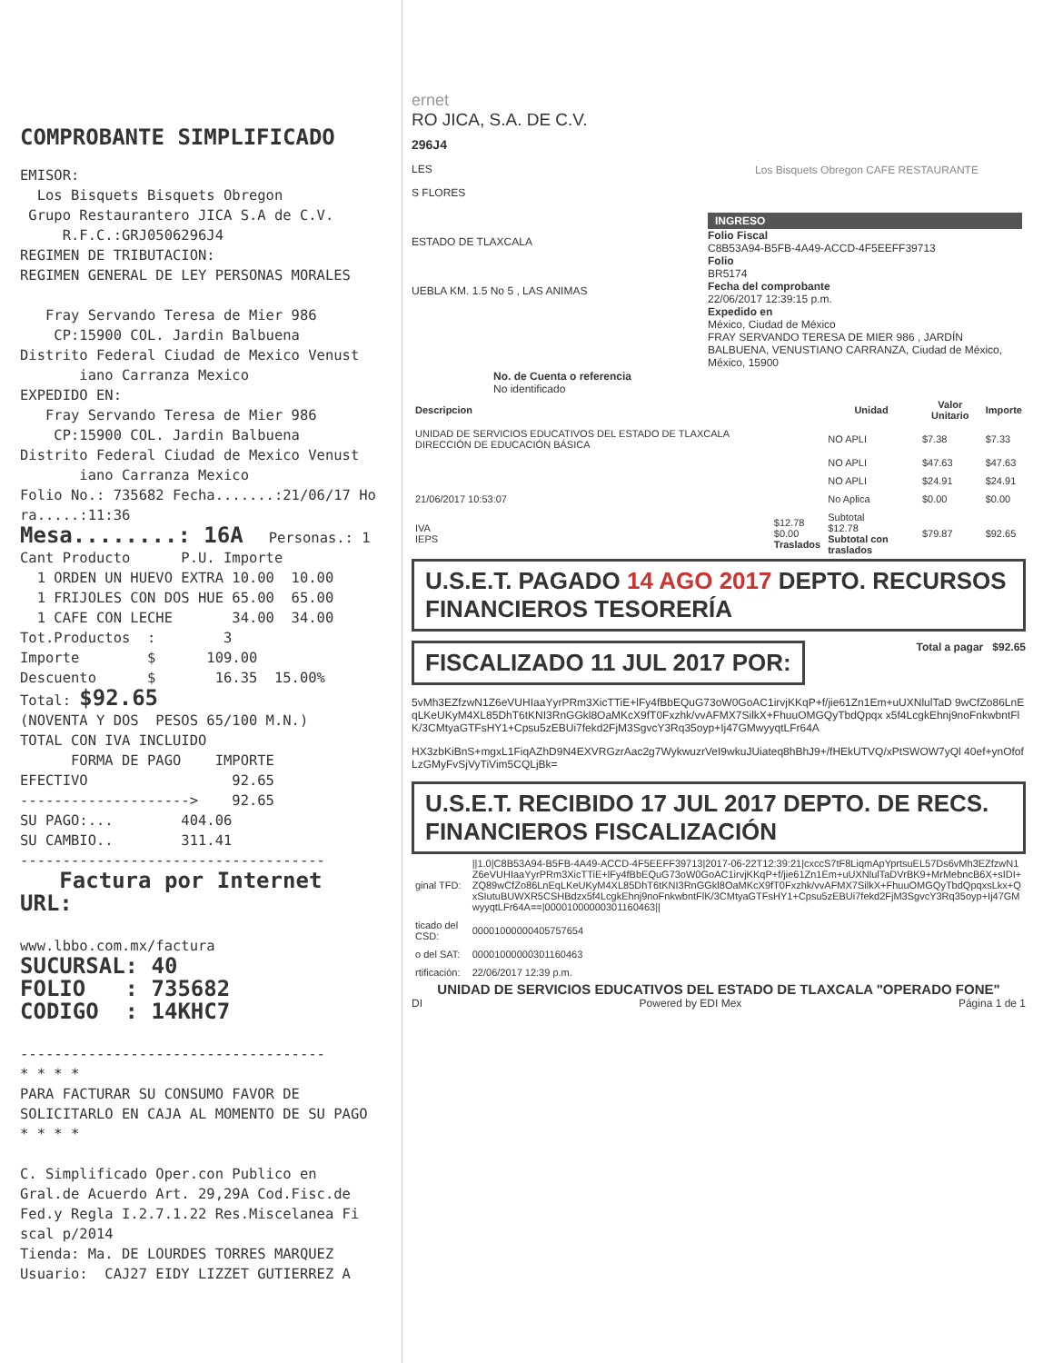COMPROBANTE SIMPLIFICADO
EMISOR: Los Bisquets Bisquets Obregon Grupo Restaurantero JICA S.A de C.V. R.F.C.:GRJ0506296J4 REGIMEN DE TRIBUTACION: REGIMEN GENERAL DE LEY PERSONAS MORALES Fray Servando Teresa de Mier 986 CP:15900 COL. Jardin Balbuena Distrito Federal Ciudad de Mexico Venust iano Carranza Mexico EXPEDIDO EN: Fray Servando Teresa de Mier 986 CP:15900 COL. Jardin Balbuena Distrito Federal Ciudad de Mexico Venust iano Carranza Mexico Folio No.: 735682 Fecha.......:21/06/17 Ho ra.....:11:36
Mesa........: 16A Personas.: 1 Cant Producto P.U. Importe 1 ORDEN UN HUEVO EXTRA 10.00 10.00 1 FRIJOLES CON DOS HUE 65.00 65.00 1 CAFE CON LECHE 34.00 34.00 Tot.Productos : 3 Importe $ 109.00 Descuento $ 16.35 15.00% Total: $92.65 (NOVENTA Y DOS PESOS 65/100 M.N.) TOTAL CON IVA INCLUIDO FORMA DE PAGO IMPORTE EFECTIVO 92.65 --------------------> 92.65 SU PAGO:... 404.06 SU CAMBIO.. 311.41 ------------------------------------ Factura por Internet URL: www.lbbo.com.mx/factura SUCURSAL: 40 FOLIO : 735682 CODIGO : 14KHC7 ------------------------------------ * * * * PARA FACTURAR SU CONSUMO FAVOR DE SOLICITARLO EN CAJA AL MOMENTO DE SU PAGO * * * * C. Simplificado Oper.con Publico en Gral.de Acuerdo Art. 29,29A Cod.Fisc.de Fed.y Regla I.2.7.1.22 Res.Miscelanea Fi scal p/2014 Tienda: Ma. DE LOURDES TORRES MARQUEZ Usuario: CAJ27 EIDY LIZZET GUTIERREZ A
ernet
RO JICA, S.A. DE C.V.
296J4
LES
S FLORES
ESTADO DE TLAXCALA
UEBLA KM. 1.5 No 5 , LAS ANIMAS
No. de Cuenta o referencia
No identificado
Los Bisquets Obregon CAFE RESTAURANTE
INGRESO
Folio Fiscal
C8B53A94-B5FB-4A49-ACCD-4F5EEFF39713
Folio
BR5174
Fecha del comprobante
22/06/2017 12:39:15 p.m.
Expedido en
México, Ciudad de México
FRAY SERVANDO TERESA DE MIER 986 , JARDÍN BALBUENA, VENUSTIANO CARRANZA, Ciudad de México, México, 15900
| Descripcion | | Unidad | Valor Unitario | Importe |
| --- | --- | --- | --- | --- |
| UNIDAD DE SERVICIOS EDUCATIVOS DEL ESTADO DE TLAXCALA DIRECCIÓN DE EDUCACIÓN BÁSICA | | NO APLI | $7.38 | $7.33 |
| | | NO APLI | $47.63 | $47.63 |
| | | NO APLI | $24.91 | $24.91 |
| 21/06/2017 10:53:07 | | No Aplica | $0.00 | $0.00 |
| IVA IEPS | $12.78 $0.00 Traslados | Subtotal $12.78 Subtotal con traslados | $79.87 | $92.65 |
U.S.E.T. PAGADO 14 AGO 2017 DEPTO. RECURSOS FINANCIEROS TESORERÍA
FISCALIZADO 11 JUL 2017 POR:
Total a pagar $92.65
5vMh3EZfzwN1Z6eVUHIaaYyrPRm3XicTTiE+lFy4fBbEQuG73oW0GoAC1irvjKKqP+f/jie61Zn1Em+uUXNlulTaD 9wCfZo86LnEqLKeUKyM4XL85DhT6tKNI3RnGGkl8OaMKcX9fT0Fxzhk/vvAFMX7SilkX+FhuuOMGQyTbdQpqx x5f4LcgkEhnj9noFnkwbntFlK/3CMtyaGTFsHY1+Cpsu5zEBUi7fekd2FjM3SgvcY3Rq35oyp+Ij47GMwyyqtLFr64A
HX3zbKiBnS+mgxL1FiqAZhD9N4EXVRGzrAac2g7WykwuzrVeI9wkuJUiateq8hBhJ9+/fHEkUTVQ/xPtSWOW7yQl 40ef+ynOfofLzGMyFvSjVyTiVim5CQLjBk=
U.S.E.T. RECIBIDO 17 JUL 2017 DEPTO. DE RECS. FINANCIEROS FISCALIZACIÓN
| ginal TFD: | //1.0/C8B53A94-B5FB-4A49-ACCD-4F5EEFF39713/2017-06-22T12:39:21/cxccS7tF8LiqmApYprtsuEL57Ds6vMh3EZfzwN1Z6eVUHIaaYyrPRm3XicTTiE+lFy4fBbEQuG73oW0GoAC1irvjKKqP+f/jie61Zn1Em+uUXNlulTaDVrBK9+MrMebncB6X+sIDI+ZQ89wCfZo86LnEqLKeUKyM4XL85DhT6tKNI3RnGGkl8OaMKcX9fT0Fxzhk/vvAFMX7SilkX+FhuuOMGQyTbdQpqxsLkx+QxSIutuBUWXR5CSHBdzx5f4LcgkEhnj9noFnkwbntFlK/3CMtyaGTFsHY1+Cpsu5zEBUi7fekd2FjM3SgvcY3Rq35oyp+Ij47GMwyyqtLFr64A==/00001000000301160463// |
| ticado del CSD: | 00001000000405757654 |
| o del SAT: | 00001000000301160463 |
| rtificación: | 22/06/2017 12:39 p.m. |
UNIDAD DE SERVICIOS EDUCATIVOS DEL ESTADO DE TLAXCALA "OPERADO FONE"
DI Powered by EDI Mex Página 1 de 1